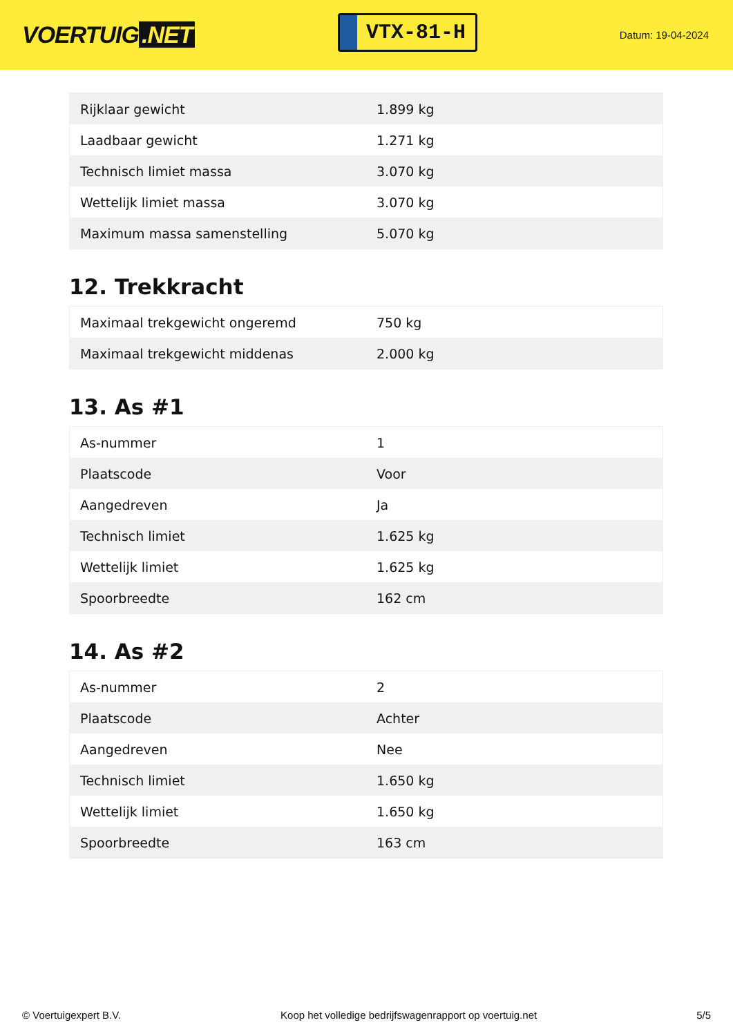VOERTUIG.NET
VTX-81-H
Datum: 19-04-2024
| Rijklaar gewicht | 1.899 kg |
| Laadbaar gewicht | 1.271 kg |
| Technisch limiet massa | 3.070 kg |
| Wettelijk limiet massa | 3.070 kg |
| Maximum massa samenstelling | 5.070 kg |
12. Trekkracht
| Maximaal trekgewicht ongeremd | 750 kg |
| Maximaal trekgewicht middenas | 2.000 kg |
13. As #1
| As-nummer | 1 |
| Plaatscode | Voor |
| Aangedreven | Ja |
| Technisch limiet | 1.625 kg |
| Wettelijk limiet | 1.625 kg |
| Spoorbreedte | 162 cm |
14. As #2
| As-nummer | 2 |
| Plaatscode | Achter |
| Aangedreven | Nee |
| Technisch limiet | 1.650 kg |
| Wettelijk limiet | 1.650 kg |
| Spoorbreedte | 163 cm |
© Voertuigexpert B.V. Koop het volledige bedrijfswagenrapport op voertuig.net 5/5